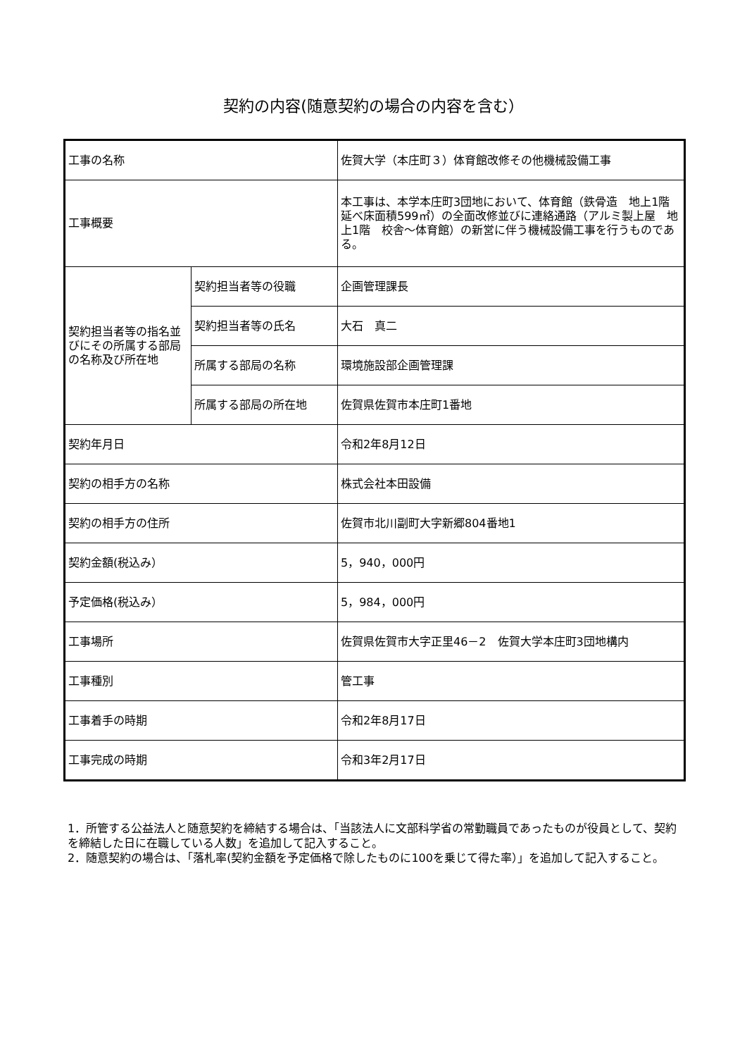契約の内容(随意契約の場合の内容を含む）
| 工事の名称 | | 佐賀大学（本庄町３）体育館改修その他機械設備工事 |
| 工事概要 | | 本工事は、本学本庄町3団地において、体育館（鉄骨造 地上1階 延べ床面積599㎡）の全面改修並びに連絡通路（アルミ製上屋 地上1階 校舎～体育館）の新営に伴う機械設備工事を行うものである。 |
| 契約担当者等の指名並びにその所属する部局の名称及び所在地 | 契約担当者等の役職 | 企画管理課長 |
| | 契約担当者等の氏名 | 大石 真二 |
| | 所属する部局の名称 | 環境施設部企画管理課 |
| | 所属する部局の所在地 | 佐賀県佐賀市本庄町1番地 |
| 契約年月日 | | 令和2年8月12日 |
| 契約の相手方の名称 | | 株式会社本田設備 |
| 契約の相手方の住所 | | 佐賀市北川副町大字新郷804番地1 |
| 契約金額(税込み） | | 5，940，000円 |
| 予定価格(税込み） | | 5，984，000円 |
| 工事場所 | | 佐賀県佐賀市大字正里46－2 佐賀大学本庄町3団地構内 |
| 工事種別 | | 管工事 |
| 工事着手の時期 | | 令和2年8月17日 |
| 工事完成の時期 | | 令和3年2月17日 |
1．所管する公益法人と随意契約を締結する場合は、「当該法人に文部科学省の常勤職員であったものが役員として、契約を締結した日に在職している人数」を追加して記入すること。
2．随意契約の場合は、「落札率(契約金額を予定価格で除したものに100を乗じて得た率）」を追加して記入すること。